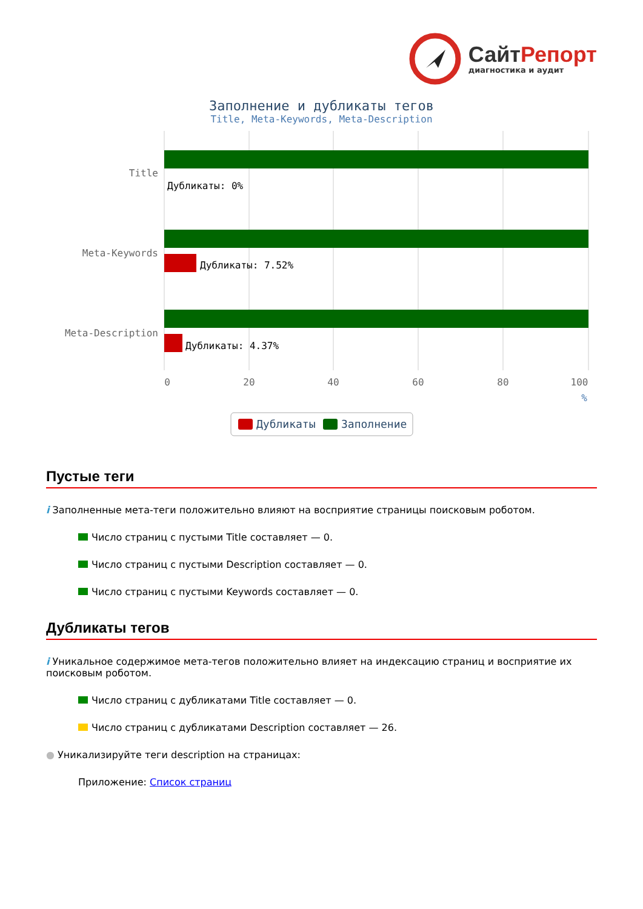Сайт Репорт
диагностика и аудит
Заполнение и дубликаты тегов
Title, Meta-Keywords, Meta-Description
Title
Meta-Keywords
Meta-Description
Дубликаты: 0%
Дубликаты: 7.52%
Дубликаты: 4.37%
0
20
40
60
80
100
%
Дубликаты
Заполнение
Пустые теги
i Заполненные мета-теги положительно влияют на восприятие страницы поисковым роботом.
Число страниц с пустыми Title составляет — 0.
Число страниц с пустыми Description составляет — 0.
Число страниц с пустыми Keywords составляет — 0.
Дубликаты тегов
i Уникальное содержимое мета-тегов положительно влияет на индексацию страниц и восприятие их поисковым роботом.
Число страниц с дубликатами Title составляет — 0.
Число страниц с дубликатами Description составляет — 26.
● Уникализируйте теги description на страницах:
Приложение: Список страниц